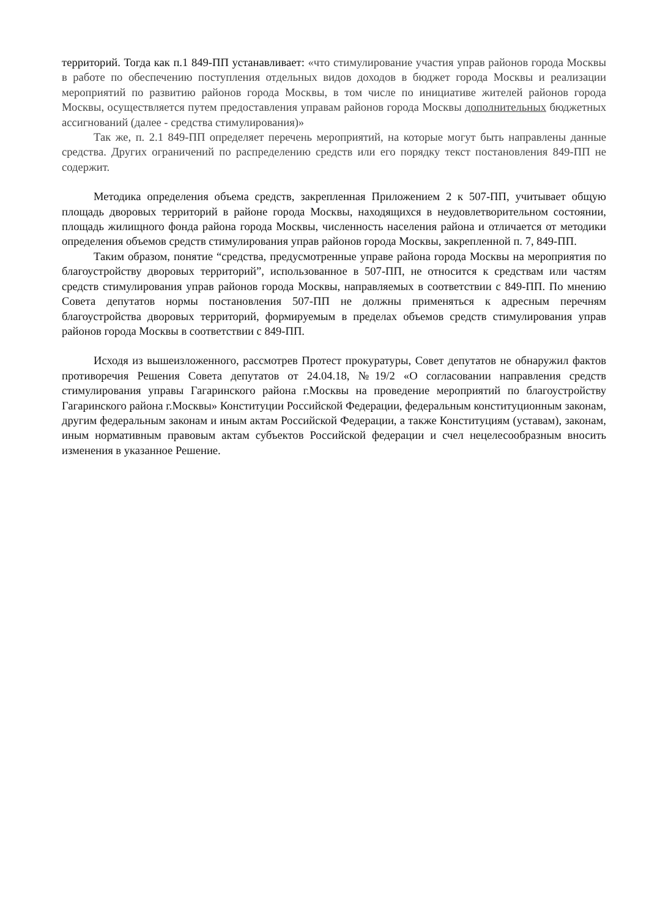территорий. Тогда как п.1 849-ПП устанавливает: «что стимулирование участия управ районов города Москвы в работе по обеспечению поступления отдельных видов доходов в бюджет города Москвы и реализации мероприятий по развитию районов города Москвы, в том числе по инициативе жителей районов города Москвы, осуществляется путем предоставления управам районов города Москвы дополнительных бюджетных ассигнований (далее - средства стимулирования)»
Так же, п. 2.1 849-ПП определяет перечень мероприятий, на которые могут быть направлены данные средства. Других ограничений по распределению средств или его порядку текст постановления 849-ПП не содержит.
Методика определения объема средств, закрепленная Приложением 2 к 507-ПП, учитывает общую площадь дворовых территорий в районе города Москвы, находящихся в неудовлетворительном состоянии, площадь жилищного фонда района города Москвы, численность населения района и отличается от методики определения объемов средств стимулирования управ районов города Москвы, закрепленной п. 7, 849-ПП.
Таким образом, понятие “средства, предусмотренные управе района города Москвы на мероприятия по благоустройству дворовых территорий”, использованное в 507-ПП, не относится к средствам или частям средств стимулирования управ районов города Москвы, направляемых в соответствии с 849-ПП. По мнению Совета депутатов нормы постановления 507-ПП не должны применяться к адресным перечням благоустройства дворовых территорий, формируемым в пределах объемов средств стимулирования управ районов города Москвы в соответствии с 849-ПП.
Исходя из вышеизложенного, рассмотрев Протест прокуратуры, Совет депутатов не обнаружил фактов противоречия Решения Совета депутатов от 24.04.18, №19/2 «О согласовании направления средств стимулирования управы Гагаринского района г.Москвы на проведение мероприятий по благоустройству Гагаринского района г.Москвы» Конституции Российской Федерации, федеральным конституционным законам, другим федеральным законам и иным актам Российской Федерации, а также Конституциям (уставам), законам, иным нормативным правовым актам субъектов Российской федерации и счел нецелесообразным вносить изменения в указанное Решение.